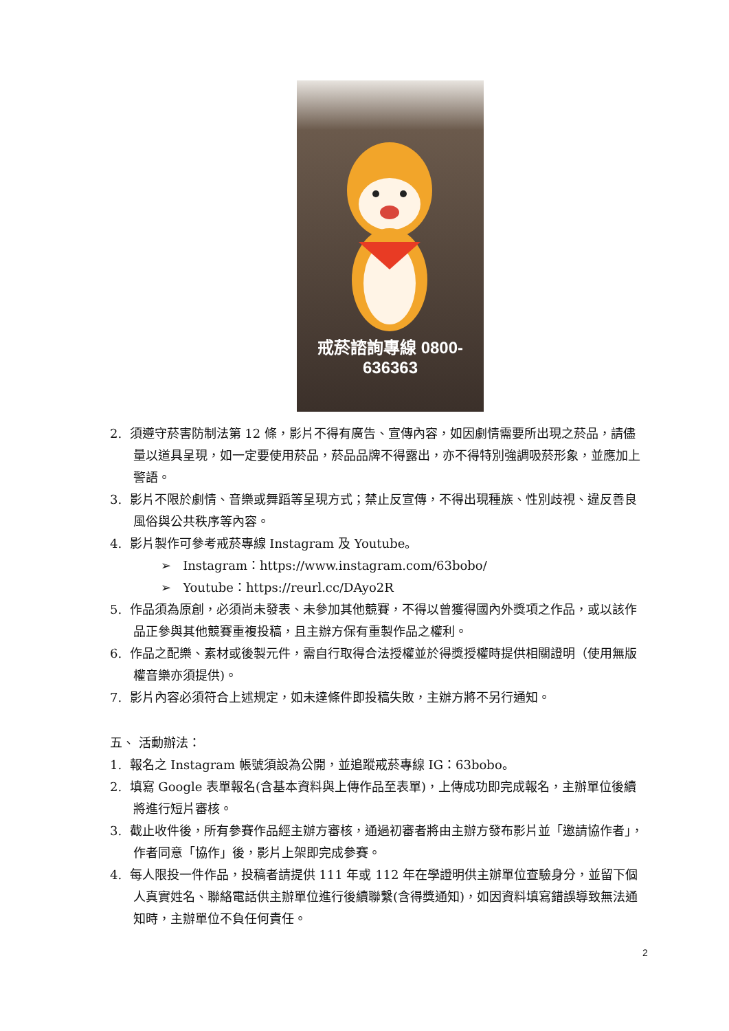戒菸諮詢專線 0800-636363
2. 須遵守菸害防制法第 12 條，影片不得有廣告、宣傳內容，如因劇情需要所出現之菸品，請儘量以道具呈現，如一定要使用菸品，菸品品牌不得露出，亦不得特別強調吸菸形象，並應加上警語。
3. 影片不限於劇情、音樂或舞蹈等呈現方式；禁止反宣傳，不得出現種族、性別歧視、違反善良風俗與公共秩序等內容。
4. 影片製作可參考戒菸專線 Instagram 及 Youtube。
➢ Instagram：https://www.instagram.com/63bobo/
➢ Youtube：https://reurl.cc/DAyo2R
5. 作品須為原創，必須尚未發表、未參加其他競賽，不得以曾獲得國內外獎項之作品，或以該作品正參與其他競賽重複投稿，且主辦方保有重製作品之權利。
6. 作品之配樂、素材或後製元件，需自行取得合法授權並於得獎授權時提供相關證明（使用無版權音樂亦須提供)。
7. 影片內容必須符合上述規定，如未達條件即投稿失敗，主辦方將不另行通知。
五、 活動辦法：
1. 報名之 Instagram 帳號須設為公開，並追蹤戒菸專線 IG：63bobo。
2. 填寫 Google 表單報名(含基本資料與上傳作品至表單)，上傳成功即完成報名，主辦單位後續將進行短片審核。
3. 截止收件後，所有參賽作品經主辦方審核，通過初審者將由主辦方發布影片並「邀請協作者」，作者同意「協作」後，影片上架即完成參賽。
4. 每人限投一件作品，投稿者請提供 111 年或 112 年在學證明供主辦單位查驗身分，並留下個人真實姓名、聯絡電話供主辦單位進行後續聯繫(含得獎通知)，如因資料填寫錯誤導致無法通知時，主辦單位不負任何責任。
2